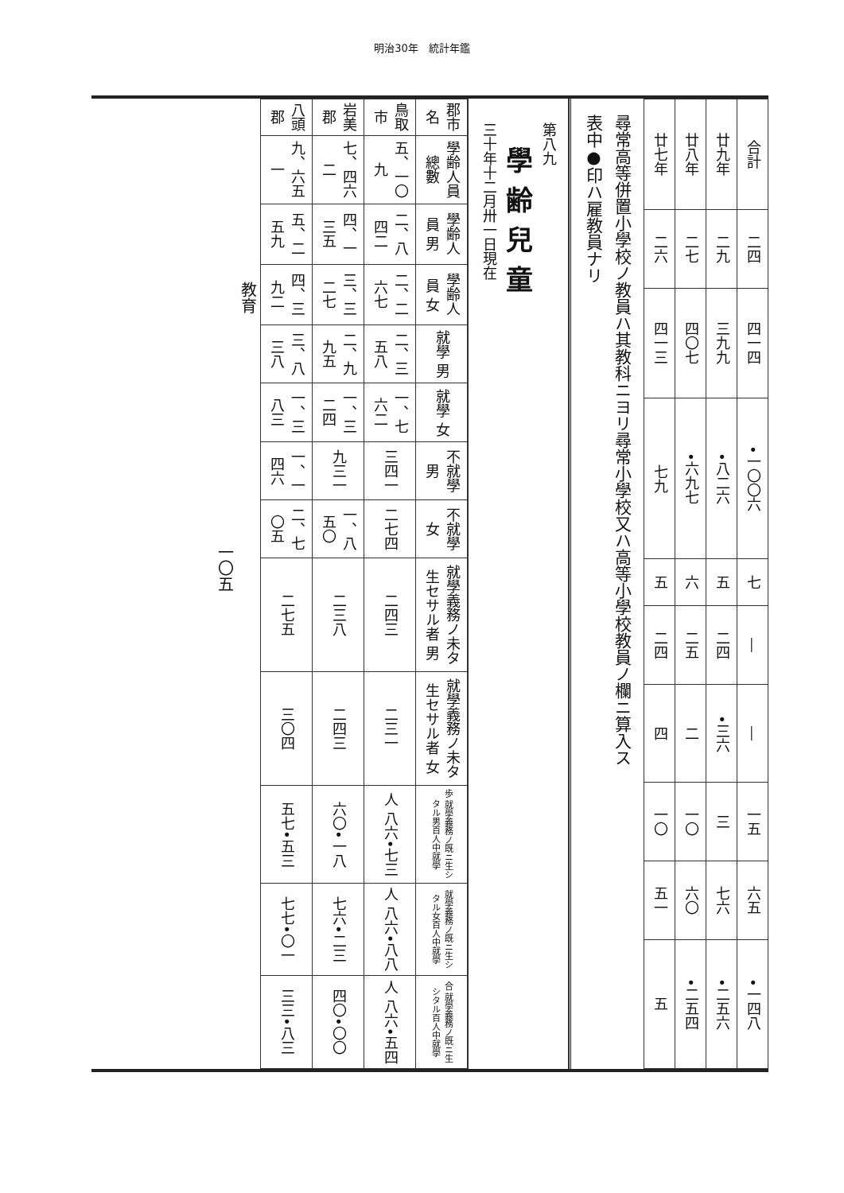明治30年　統計年鑑
| 合計 | 二四 | 四一四 | •一〇〇六 | 七 | ― | ― | 一五 | 六五 | •一四八 |
| 廿九年 | 二九 | 三九九 | •八二六 | 五 | 二四 | •三六 | 三 | 七六 | •二五六 |
| 廿八年 | 二七 | 四〇七 | •六九七 | 六 | 二五 | 二 | 一〇 | 六〇 | •二五四 |
| 廿七年 | 二六 | 四一三 | 七九 | 五 | 二四 | 四 | 一〇 | 五一 | 五 |
尋常高等併置小學校ノ教員ハ其教科ニヨリ尋常小學校又ハ高等小學校教員ノ欄ニ算入ス
表中●印ハ雇教員ナリ
第八九
學齢兒童
三十年十二月卅一日現在
| 郡市名 | 學齢人員 總數 | 學齢人員 男 | 學齢人員 女 | 就學 男 | 就學 女 | 不就學 男 | 不就學 女 | 就學義務ノ未タ生セサル者 男 | 就學義務ノ未タ生セサル者 女 | 歩 就學義務ノ既ニ生シタル男百人中就學 | 就學義務ノ既ニ生シタル女百人中就學 | 合 就學義務ノ既ニ生シタル百人中就學 |
| --- | --- | --- | --- | --- | --- | --- | --- | --- | --- | --- | --- | --- |
| 鳥取市 | 五、一〇九 | 二、八四二 | 二、二六七 | 二、三五八 | 一、七六二 | 三四一 | 二七四 | 二四三 | 二三一 | 人 八六•七三 | 人 八六•八八 | 人 八六•五四 |
| 岩美郡 | 七、四六二 | 四、一三五 | 三、三二七 | 二、九九五 | 一、三二四 | 九三一 | 一、八五〇 | 二三八 | 二四三 | 六〇•一八 | 七六•二三 | 四〇•〇〇 |
| 八頭郡 | 九、六五一 | 五、二五九 | 四、三九二 | 三、八三八 | 一、三八三 | 一、一四六 | 二、七〇五 | 二七五 | 三〇四 | 五七•五三 | 七七•〇一 | 三三•八三 |
教育
一〇五